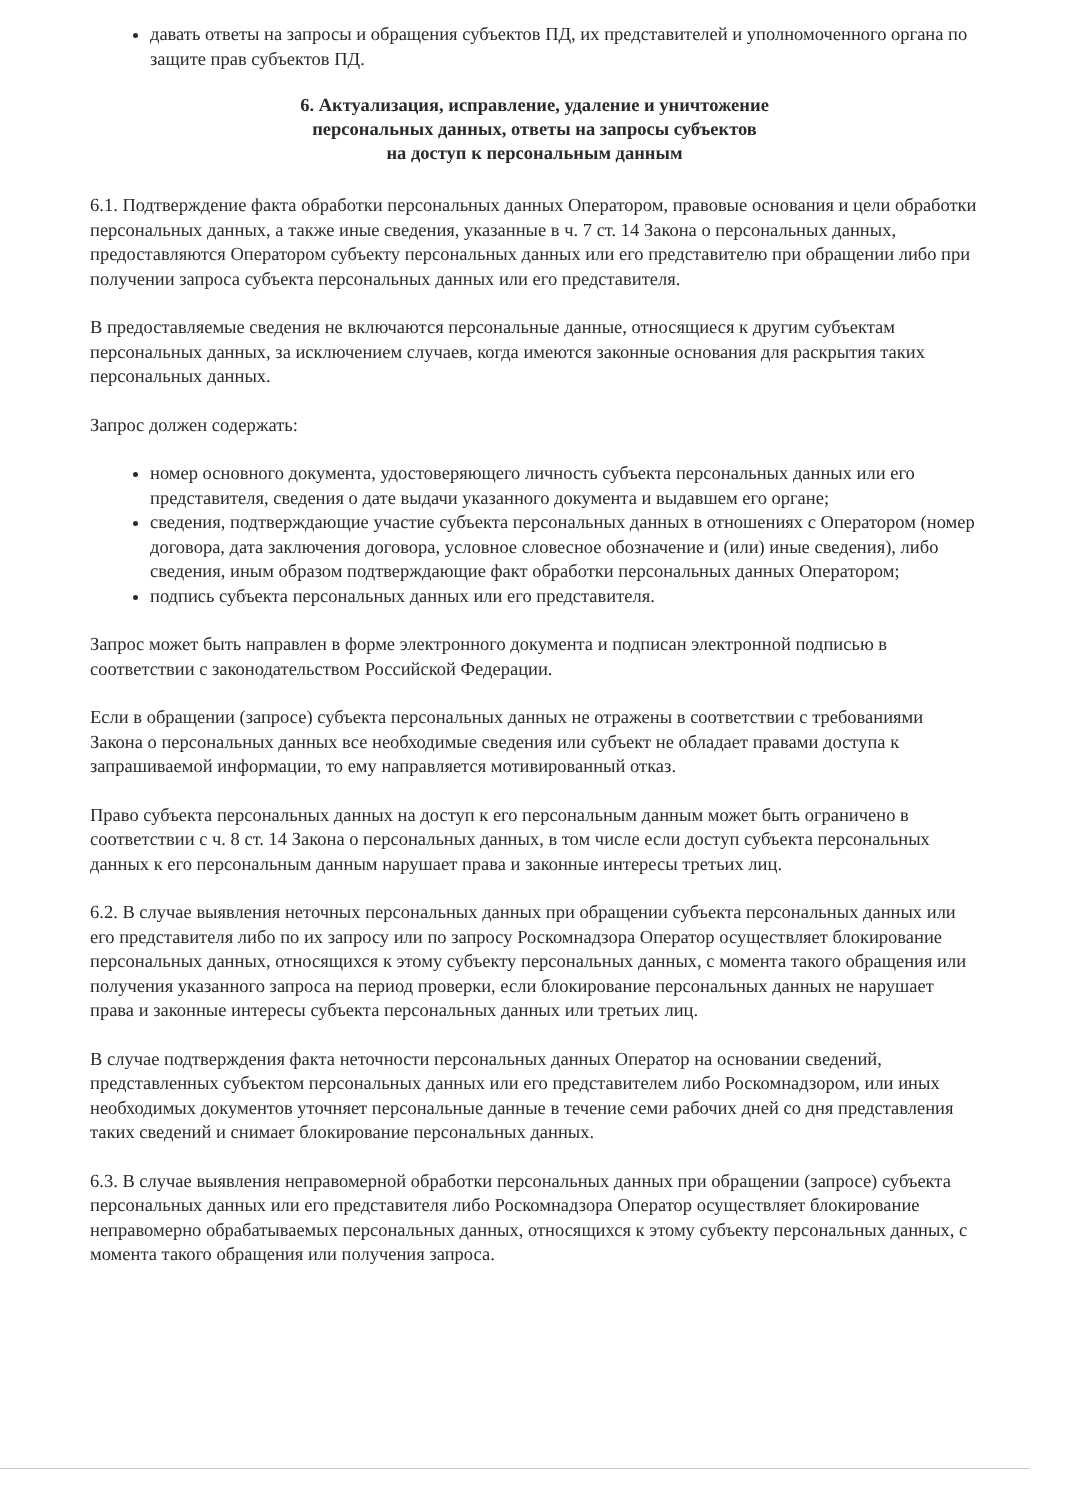давать ответы на запросы и обращения субъектов ПД, их представителей и уполномоченного органа по защите прав субъектов ПД.
6. Актуализация, исправление, удаление и уничтожение
персональных данных, ответы на запросы субъектов
на доступ к персональным данным
6.1. Подтверждение факта обработки персональных данных Оператором, правовые основания и цели обработки персональных данных, а также иные сведения, указанные в ч. 7 ст. 14 Закона о персональных данных, предоставляются Оператором субъекту персональных данных или его представителю при обращении либо при получении запроса субъекта персональных данных или его представителя.
В предоставляемые сведения не включаются персональные данные, относящиеся к другим субъектам персональных данных, за исключением случаев, когда имеются законные основания для раскрытия таких персональных данных.
Запрос должен содержать:
номер основного документа, удостоверяющего личность субъекта персональных данных или его представителя, сведения о дате выдачи указанного документа и выдавшем его органе;
сведения, подтверждающие участие субъекта персональных данных в отношениях с Оператором (номер договора, дата заключения договора, условное словесное обозначение и (или) иные сведения), либо сведения, иным образом подтверждающие факт обработки персональных данных Оператором;
подпись субъекта персональных данных или его представителя.
Запрос может быть направлен в форме электронного документа и подписан электронной подписью в соответствии с законодательством Российской Федерации.
Если в обращении (запросе) субъекта персональных данных не отражены в соответствии с требованиями Закона о персональных данных все необходимые сведения или субъект не обладает правами доступа к запрашиваемой информации, то ему направляется мотивированный отказ.
Право субъекта персональных данных на доступ к его персональным данным может быть ограничено в соответствии с ч. 8 ст. 14 Закона о персональных данных, в том числе если доступ субъекта персональных данных к его персональным данным нарушает права и законные интересы третьих лиц.
6.2. В случае выявления неточных персональных данных при обращении субъекта персональных данных или его представителя либо по их запросу или по запросу Роскомнадзора Оператор осуществляет блокирование персональных данных, относящихся к этому субъекту персональных данных, с момента такого обращения или получения указанного запроса на период проверки, если блокирование персональных данных не нарушает права и законные интересы субъекта персональных данных или третьих лиц.
В случае подтверждения факта неточности персональных данных Оператор на основании сведений, представленных субъектом персональных данных или его представителем либо Роскомнадзором, или иных необходимых документов уточняет персональные данные в течение семи рабочих дней со дня представления таких сведений и снимает блокирование персональных данных.
6.3. В случае выявления неправомерной обработки персональных данных при обращении (запросе) субъекта персональных данных или его представителя либо Роскомнадзора Оператор осуществляет блокирование неправомерно обрабатываемых персональных данных, относящихся к этому субъекту персональных данных, с момента такого обращения или получения запроса.